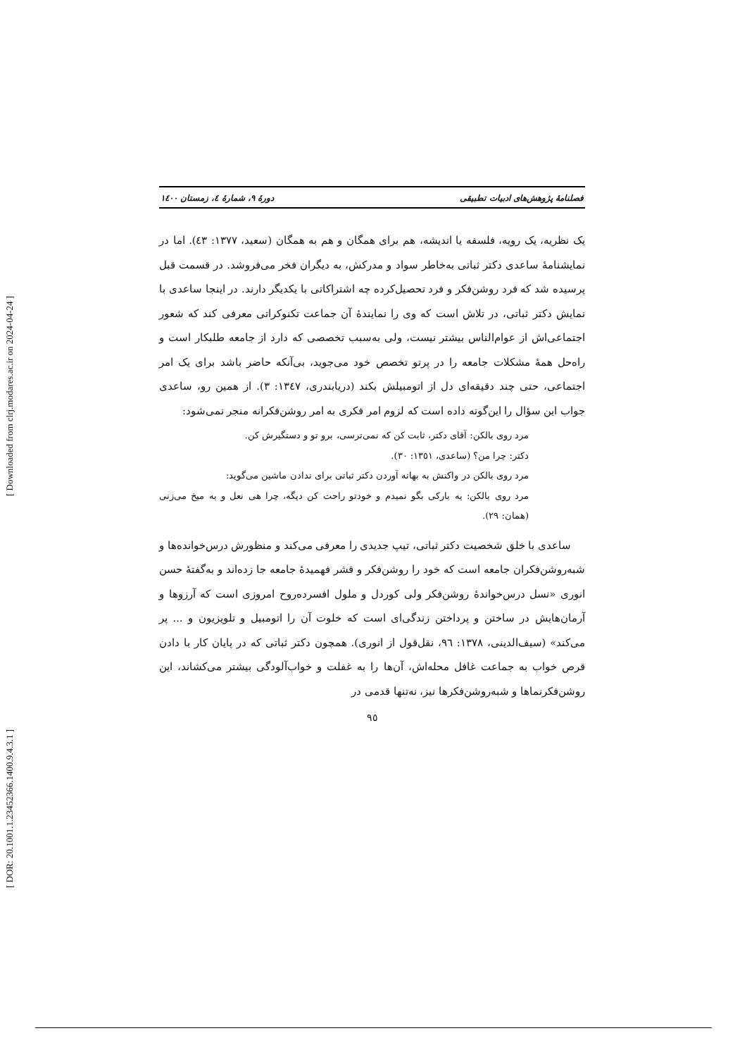[ DOR: 20.1001.1.23452366.1400.9.4.3.1 ] [ Downloaded from clrj.modares.ac.ir on 2024-04-24 ]
فصلنامۀ پژوهش‌های ادبیات تطبیقی دورۀ ۹، شمارۀ ٤، زمستان ١٤٠٠
یک نظریه، یک رویه، فلسفه یا اندیشه، هم برای همگان و هم به همگان (سعید، ١٣٧٧: ٤٣). اما در نمایشنامۀ ساعدی دکتر ثباتی به‌خاطر سواد و مدرکش، به دیگران فخر می‌فروشد. در قسمت قبل پرسیده شد که فرد روشن‌فکر و فرد تحصیل‌کرده چه اشتراکاتی با یکدیگر دارند. در اینجا ساعدی با نمایش دکتر ثباتی، در تلاش است که وی را نمایندۀ آن جماعت تکنوکراتی معرفی کند که شعور اجتماعی‌اش از عوام‌الناس بیشتر نیست، ولی به‌سبب تخصصی که دارد از جامعه طلبکار است و راه‌حل همۀ مشکلات جامعه را در پرتو تخصص خود می‌جوید، بی‌آنکه حاضر باشد برای یک امر اجتماعی، حتی چند دقیقه‌ای دل از اتومبیلش بکند (دریابندری، ١٣٤٧: ٣). از همین رو، ساعدی جواب این سؤال را این‌گونه داده است که لزوم امر فکری به امر روشن‌فکرانه منجر نمی‌شود:
مرد روی بالکن: آقای دکتر، ثابت کن که نمی‌ترسی، برو تو و دستگیرش کن.
دکتر: چرا من؟ (ساعدی، ١٣٥١: ٣٠).
مرد روی بالکن در واکنش به بهانه آوردن دکتر ثباتی برای ندادن ماشین می‌گوید:
مرد روی بالکن: یه بارکی بگو نمیدم و خودتو راحت کن دیگه، چرا هی نعل و به میخ می‌زنی (همان: ٢٩).
ساعدی با خلق شخصیت دکتر ثباتی، تیپ جدیدی را معرفی می‌کند و منظورش درس‌خوانده‌ها و شبه‌روشن‌فکران جامعه است که خود را روشن‌فکر و قشر فهمیدۀ جامعه جا زده‌اند و به‌گفتۀ حسن انوری «نسل درس‌خواندۀ روشن‌فکر ولی کوردل و ملول افسرده‌روح امروزی است که آرزوها و آرمان‌هایش در ساختن و پرداختن زندگی‌ای است که خلوت آن را اتومبیل و تلویزیون و ... پر می‌کند» (سیف‌الدینی، ١٣٧٨: ٩٦، نقل‌قول از انوری). همچون دکتر ثباتی که در پایان کار با دادن قرص خواب به جماعت غافل محله‌اش، آن‌ها را به غفلت و خواب‌آلودگی بیشتر می‌کشاند، این روشن‌فکرنماها و شبه‌روشن‌فکرها نیز، نه‌تنها قدمی در
٩٥